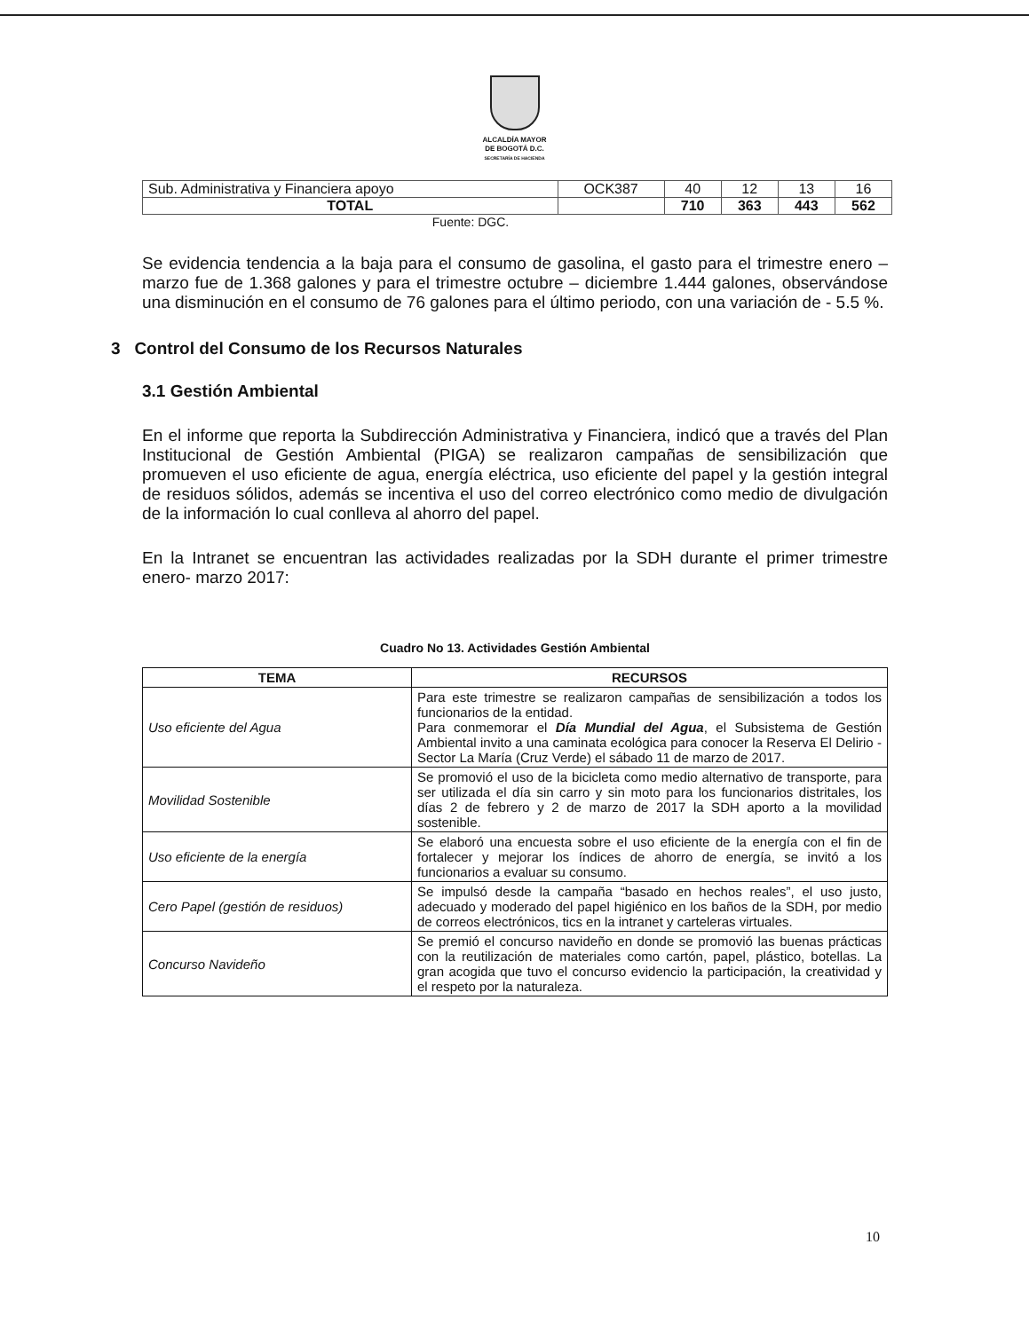ALCALDÍA MAYOR
DE BOGOTÁ D.C.
SECRETARÍA DE HACIENDA
| Sub. Administrativa y Financiera apoyo | OCK387 | 40 | 12 | 13 | 16 |
| TOTAL | | 710 | 363 | 443 | 562 |
Fuente: DGC.
Se evidencia tendencia a la baja para el consumo de gasolina, el gasto para el trimestre enero – marzo fue de 1.368 galones y para el trimestre octubre – diciembre 1.444 galones, observándose una disminución en el consumo de 76 galones para el último periodo, con una variación de - 5.5 %.
3 Control del Consumo de los Recursos Naturales
3.1 Gestión Ambiental
En el informe que reporta la Subdirección Administrativa y Financiera, indicó que a través del Plan Institucional de Gestión Ambiental (PIGA) se realizaron campañas de sensibilización que promueven el uso eficiente de agua, energía eléctrica, uso eficiente del papel y la gestión integral de residuos sólidos, además se incentiva el uso del correo electrónico como medio de divulgación de la información lo cual conlleva al ahorro del papel.
En la Intranet se encuentran las actividades realizadas por la SDH durante el primer trimestre enero- marzo 2017:
Cuadro No 13. Actividades Gestión Ambiental
| TEMA | RECURSOS |
| --- | --- |
| Uso eficiente del Agua | Para este trimestre se realizaron campañas de sensibilización a todos los funcionarios de la entidad. Para conmemorar el Día Mundial del Agua , el Subsistema de Gestión Ambiental invito a una caminata ecológica para conocer la Reserva El Delirio - Sector La María (Cruz Verde) el sábado 11 de marzo de 2017. |
| Movilidad Sostenible | Se promovió el uso de la bicicleta como medio alternativo de transporte, para ser utilizada el día sin carro y sin moto para los funcionarios distritales, los días 2 de febrero y 2 de marzo de 2017 la SDH aporto a la movilidad sostenible. |
| Uso eficiente de la energía | Se elaboró una encuesta sobre el uso eficiente de la energía con el fin de fortalecer y mejorar los índices de ahorro de energía, se invitó a los funcionarios a evaluar su consumo. |
| Cero Papel (gestión de residuos) | Se impulsó desde la campaña “basado en hechos reales”, el uso justo, adecuado y moderado del papel higiénico en los baños de la SDH, por medio de correos electrónicos, tics en la intranet y carteleras virtuales. |
| Concurso Navideño | Se premió el concurso navideño en donde se promovió las buenas prácticas con la reutilización de materiales como cartón, papel, plástico, botellas. La gran acogida que tuvo el concurso evidencio la participación, la creatividad y el respeto por la naturaleza. |
10